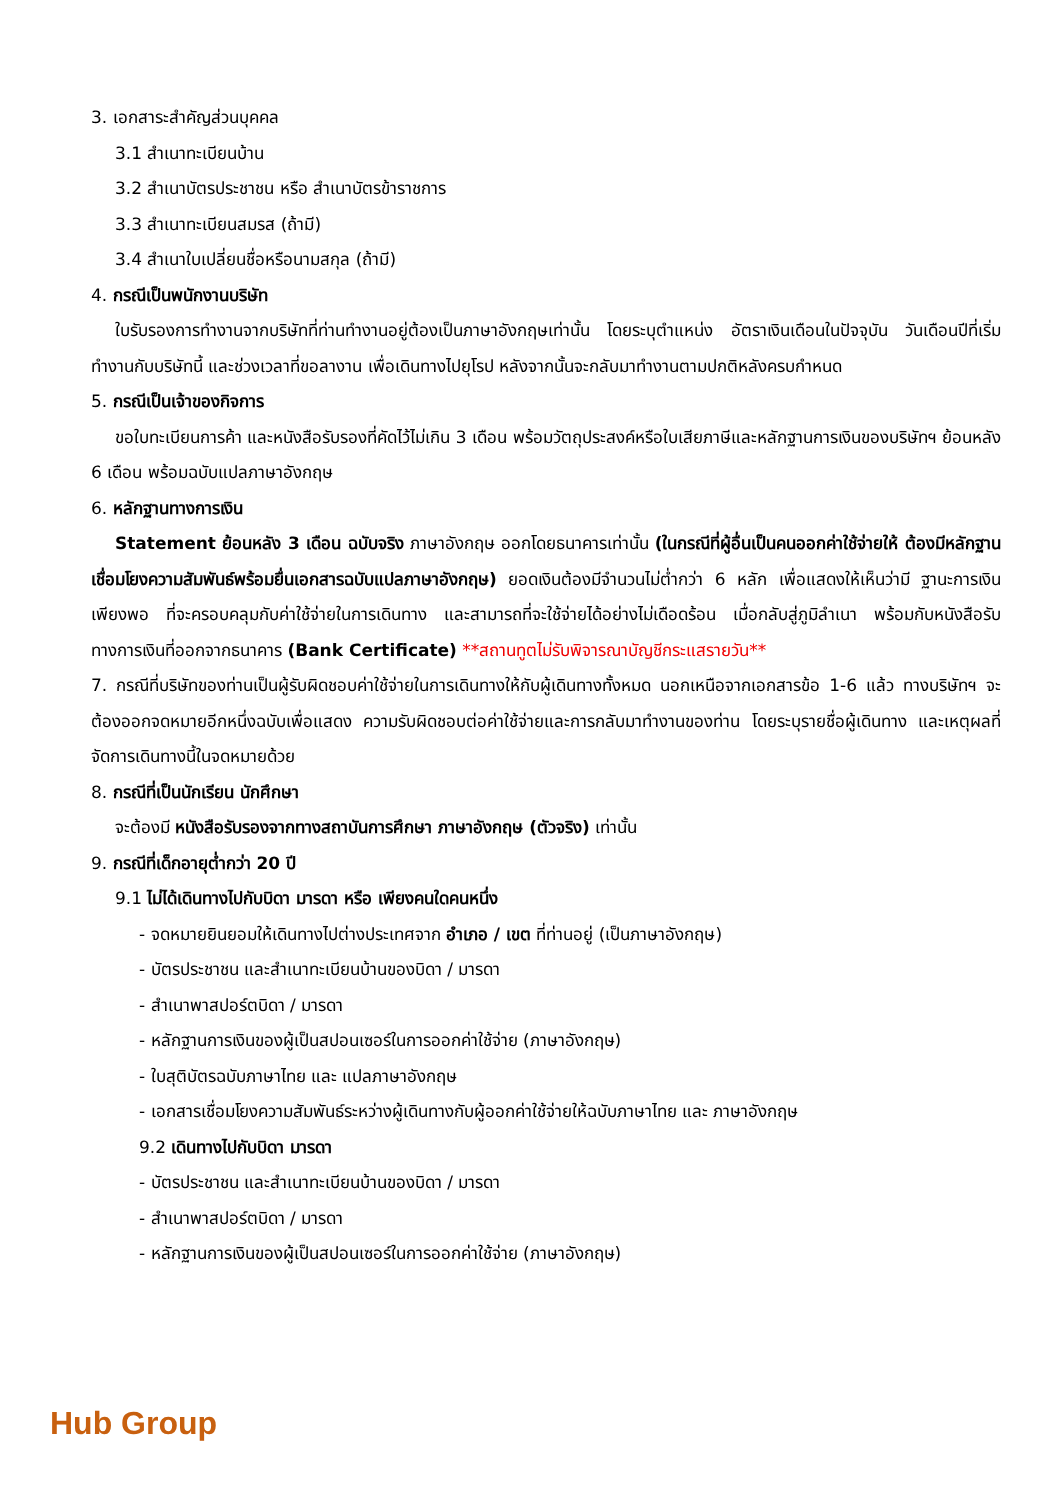3. เอกสาระสำคัญส่วนบุคคล
3.1 สำเนาทะเบียนบ้าน
3.2 สำเนาบัตรประชาชน หรือ สำเนาบัตรข้าราชการ
3.3 สำเนาทะเบียนสมรส (ถ้ามี)
3.4 สำเนาใบเปลี่ยนชื่อหรือนามสกุล (ถ้ามี)
4. กรณีเป็นพนักงานบริษัท
ใบรับรองการทำงานจากบริษัทที่ท่านทำงานอยู่ต้องเป็นภาษาอังกฤษเท่านั้น โดยระบุตำแหน่ง อัตราเงินเดือนในปัจจุบัน วันเดือนปีที่เริ่มทำงานกับบริษัทนี้ และช่วงเวลาที่ขอลางาน เพื่อเดินทางไปยุโรป หลังจากนั้นจะกลับมาทำงานตามปกติหลังครบกำหนด
5. กรณีเป็นเจ้าของกิจการ
ขอใบทะเบียนการค้า และหนังสือรับรองที่คัดไว้ไม่เกิน 3 เดือน พร้อมวัตถุประสงค์หรือใบเสียภาษีและหลักฐานการเงินของบริษัทฯ ย้อนหลัง 6 เดือน พร้อมฉบับแปลภาษาอังกฤษ
6. หลักฐานทางการเงิน
Statement ย้อนหลัง 3 เดือน ฉบับจริง ภาษาอังกฤษ ออกโดยธนาคารเท่านั้น (ในกรณีที่ผู้อื่นเป็นคนออกค่าใช้จ่ายให้ ต้องมีหลักฐานเชื่อมโยงความสัมพันธ์พร้อมยื่นเอกสารฉบับแปลภาษาอังกฤษ) ยอดเงินต้องมีจำนวนไม่ต่ำกว่า 6 หลัก เพื่อแสดงให้เห็นว่ามี ฐานะการเงินเพียงพอ ที่จะครอบคลุมกับค่าใช้จ่ายในการเดินทาง และสามารถที่จะใช้จ่ายได้อย่างไม่เดือดร้อน เมื่อกลับสู่ภูมิลำเนา พร้อมกับหนังสือรับทางการเงินที่ออกจากธนาคาร (Bank Certificate) **สถานทูตไม่รับพิจารณาบัญชีกระแสรายวัน**
7. กรณีที่บริษัทของท่านเป็นผู้รับผิดชอบค่าใช้จ่ายในการเดินทางให้กับผู้เดินทางทั้งหมด นอกเหนือจากเอกสารข้อ 1-6 แล้ว ทางบริษัทฯ จะต้องออกจดหมายอีกหนึ่งฉบับเพื่อแสดง ความรับผิดชอบต่อค่าใช้จ่ายและการกลับมาทำงานของท่าน โดยระบุรายชื่อผู้เดินทาง และเหตุผลที่จัดการเดินทางนี้ในจดหมายด้วย
8. กรณีที่เป็นนักเรียน นักศึกษา
จะต้องมี หนังสือรับรองจากทางสถาบันการศึกษา ภาษาอังกฤษ (ตัวจริง) เท่านั้น
9. กรณีที่เด็กอายุต่ำกว่า 20 ปี
9.1 ไม่ได้เดินทางไปกับบิดา มารดา หรือ เพียงคนใดคนหนึ่ง
- จดหมายยินยอมให้เดินทางไปต่างประเทศจาก อำเภอ / เขต ที่ท่านอยู่ (เป็นภาษาอังกฤษ)
- บัตรประชาชน และสำเนาทะเบียนบ้านของบิดา / มารดา
- สำเนาพาสปอร์ตบิดา / มารดา
- หลักฐานการเงินของผู้เป็นสปอนเซอร์ในการออกค่าใช้จ่าย (ภาษาอังกฤษ)
- ใบสุติบัตรฉบับภาษาไทย และ แปลภาษาอังกฤษ
- เอกสารเชื่อมโยงความสัมพันธ์ระหว่างผู้เดินทางกับผู้ออกค่าใช้จ่ายให้ฉบับภาษาไทย และ ภาษาอังกฤษ
9.2 เดินทางไปกับบิดา มารดา
- บัตรประชาชน และสำเนาทะเบียนบ้านของบิดา / มารดา
- สำเนาพาสปอร์ตบิดา / มารดา
- หลักฐานการเงินของผู้เป็นสปอนเซอร์ในการออกค่าใช้จ่าย (ภาษาอังกฤษ)
Hub Group